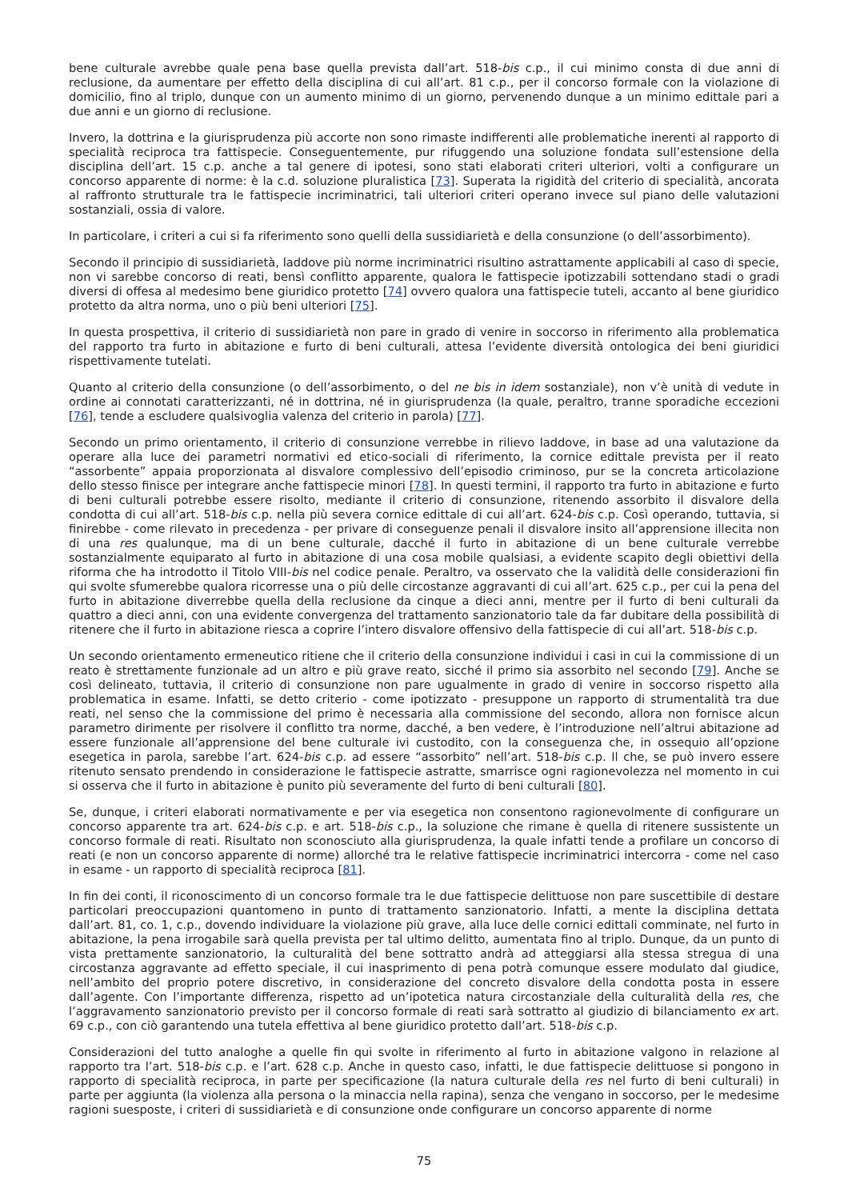bene culturale avrebbe quale pena base quella prevista dall’art. 518-bis c.p., il cui minimo consta di due anni di reclusione, da aumentare per effetto della disciplina di cui all’art. 81 c.p., per il concorso formale con la violazione di domicilio, fino al triplo, dunque con un aumento minimo di un giorno, pervenendo dunque a un minimo edittale pari a due anni e un giorno di reclusione.
Invero, la dottrina e la giurisprudenza più accorte non sono rimaste indifferenti alle problematiche inerenti al rapporto di specialità reciproca tra fattispecie. Conseguentemente, pur rifuggendo una soluzione fondata sull’estensione della disciplina dell’art. 15 c.p. anche a tal genere di ipotesi, sono stati elaborati criteri ulteriori, volti a configurare un concorso apparente di norme: è la c.d. soluzione pluralistica [73]. Superata la rigidità del criterio di specialità, ancorata al raffronto strutturale tra le fattispecie incriminatrici, tali ulteriori criteri operano invece sul piano delle valutazioni sostanziali, ossia di valore.
In particolare, i criteri a cui si fa riferimento sono quelli della sussidiarietà e della consunzione (o dell’assorbimento).
Secondo il principio di sussidiarietà, laddove più norme incriminatrici risultino astrattamente applicabili al caso di specie, non vi sarebbe concorso di reati, bensì conflitto apparente, qualora le fattispecie ipotizzabili sottendano stadi o gradi diversi di offesa al medesimo bene giuridico protetto [74] ovvero qualora una fattispecie tuteli, accanto al bene giuridico protetto da altra norma, uno o più beni ulteriori [75].
In questa prospettiva, il criterio di sussidiarietà non pare in grado di venire in soccorso in riferimento alla problematica del rapporto tra furto in abitazione e furto di beni culturali, attesa l’evidente diversità ontologica dei beni giuridici rispettivamente tutelati.
Quanto al criterio della consunzione (o dell’assorbimento, o del ne bis in idem sostanziale), non v’è unità di vedute in ordine ai connotati caratterizzanti, né in dottrina, né in giurisprudenza (la quale, peraltro, tranne sporadiche eccezioni [76], tende a escludere qualsivoglia valenza del criterio in parola) [77].
Secondo un primo orientamento, il criterio di consunzione verrebbe in rilievo laddove, in base ad una valutazione da operare alla luce dei parametri normativi ed etico-sociali di riferimento, la cornice edittale prevista per il reato “assorbente” appaia proporzionata al disvalore complessivo dell’episodio criminoso, pur se la concreta articolazione dello stesso finisce per integrare anche fattispecie minori [78]. In questi termini, il rapporto tra furto in abitazione e furto di beni culturali potrebbe essere risolto, mediante il criterio di consunzione, ritenendo assorbito il disvalore della condotta di cui all’art. 518-bis c.p. nella più severa cornice edittale di cui all’art. 624-bis c.p. Così operando, tuttavia, si finirebbe - come rilevato in precedenza - per privare di conseguenze penali il disvalore insito all’apprensione illecita non di una res qualunque, ma di un bene culturale, dacché il furto in abitazione di un bene culturale verrebbe sostanzialmente equiparato al furto in abitazione di una cosa mobile qualsiasi, a evidente scapito degli obiettivi della riforma che ha introdotto il Titolo VIII-bis nel codice penale. Peraltro, va osservato che la validità delle considerazioni fin qui svolte sfumerebbe qualora ricorresse una o più delle circostanze aggravanti di cui all’art. 625 c.p., per cui la pena del furto in abitazione diverrebbe quella della reclusione da cinque a dieci anni, mentre per il furto di beni culturali da quattro a dieci anni, con una evidente convergenza del trattamento sanzionatorio tale da far dubitare della possibilità di ritenere che il furto in abitazione riesca a coprire l’intero disvalore offensivo della fattispecie di cui all’art. 518-bis c.p.
Un secondo orientamento ermeneutico ritiene che il criterio della consunzione individui i casi in cui la commissione di un reato è strettamente funzionale ad un altro e più grave reato, sicché il primo sia assorbito nel secondo [79]. Anche se così delineato, tuttavia, il criterio di consunzione non pare ugualmente in grado di venire in soccorso rispetto alla problematica in esame. Infatti, se detto criterio - come ipotizzato - presuppone un rapporto di strumentalità tra due reati, nel senso che la commissione del primo è necessaria alla commissione del secondo, allora non fornisce alcun parametro dirimente per risolvere il conflitto tra norme, dacché, a ben vedere, è l’introduzione nell’altrui abitazione ad essere funzionale all’apprensione del bene culturale ivi custodito, con la conseguenza che, in ossequio all’opzione esegetica in parola, sarebbe l’art. 624-bis c.p. ad essere “assorbito” nell’art. 518-bis c.p. Il che, se può invero essere ritenuto sensato prendendo in considerazione le fattispecie astratte, smarrisce ogni ragionevolezza nel momento in cui si osserva che il furto in abitazione è punito più severamente del furto di beni culturali [80].
Se, dunque, i criteri elaborati normativamente e per via esegetica non consentono ragionevolmente di configurare un concorso apparente tra art. 624-bis c.p. e art. 518-bis c.p., la soluzione che rimane è quella di ritenere sussistente un concorso formale di reati. Risultato non sconosciuto alla giurisprudenza, la quale infatti tende a profilare un concorso di reati (e non un concorso apparente di norme) allorché tra le relative fattispecie incriminatrici intercorra - come nel caso in esame - un rapporto di specialità reciproca [81].
In fin dei conti, il riconoscimento di un concorso formale tra le due fattispecie delittuose non pare suscettibile di destare particolari preoccupazioni quantomeno in punto di trattamento sanzionatorio. Infatti, a mente la disciplina dettata dall’art. 81, co. 1, c.p., dovendo individuare la violazione più grave, alla luce delle cornici edittali comminate, nel furto in abitazione, la pena irrogabile sarà quella prevista per tal ultimo delitto, aumentata fino al triplo. Dunque, da un punto di vista prettamente sanzionatorio, la culturalità del bene sottratto andrà ad atteggiarsi alla stessa stregua di una circostanza aggravante ad effetto speciale, il cui inasprimento di pena potrà comunque essere modulato dal giudice, nell’ambito del proprio potere discretivo, in considerazione del concreto disvalore della condotta posta in essere dall’agente. Con l’importante differenza, rispetto ad un’ipotetica natura circostanziale della culturalità della res, che l’aggravamento sanzionatorio previsto per il concorso formale di reati sarà sottratto al giudizio di bilanciamento ex art. 69 c.p., con ciò garantendo una tutela effettiva al bene giuridico protetto dall’art. 518-bis c.p.
Considerazioni del tutto analoghe a quelle fin qui svolte in riferimento al furto in abitazione valgono in relazione al rapporto tra l’art. 518-bis c.p. e l’art. 628 c.p. Anche in questo caso, infatti, le due fattispecie delittuose si pongono in rapporto di specialità reciproca, in parte per specificazione (la natura culturale della res nel furto di beni culturali) in parte per aggiunta (la violenza alla persona o la minaccia nella rapina), senza che vengano in soccorso, per le medesime ragioni suesposte, i criteri di sussidiarietà e di consunzione onde configurare un concorso apparente di norme
75